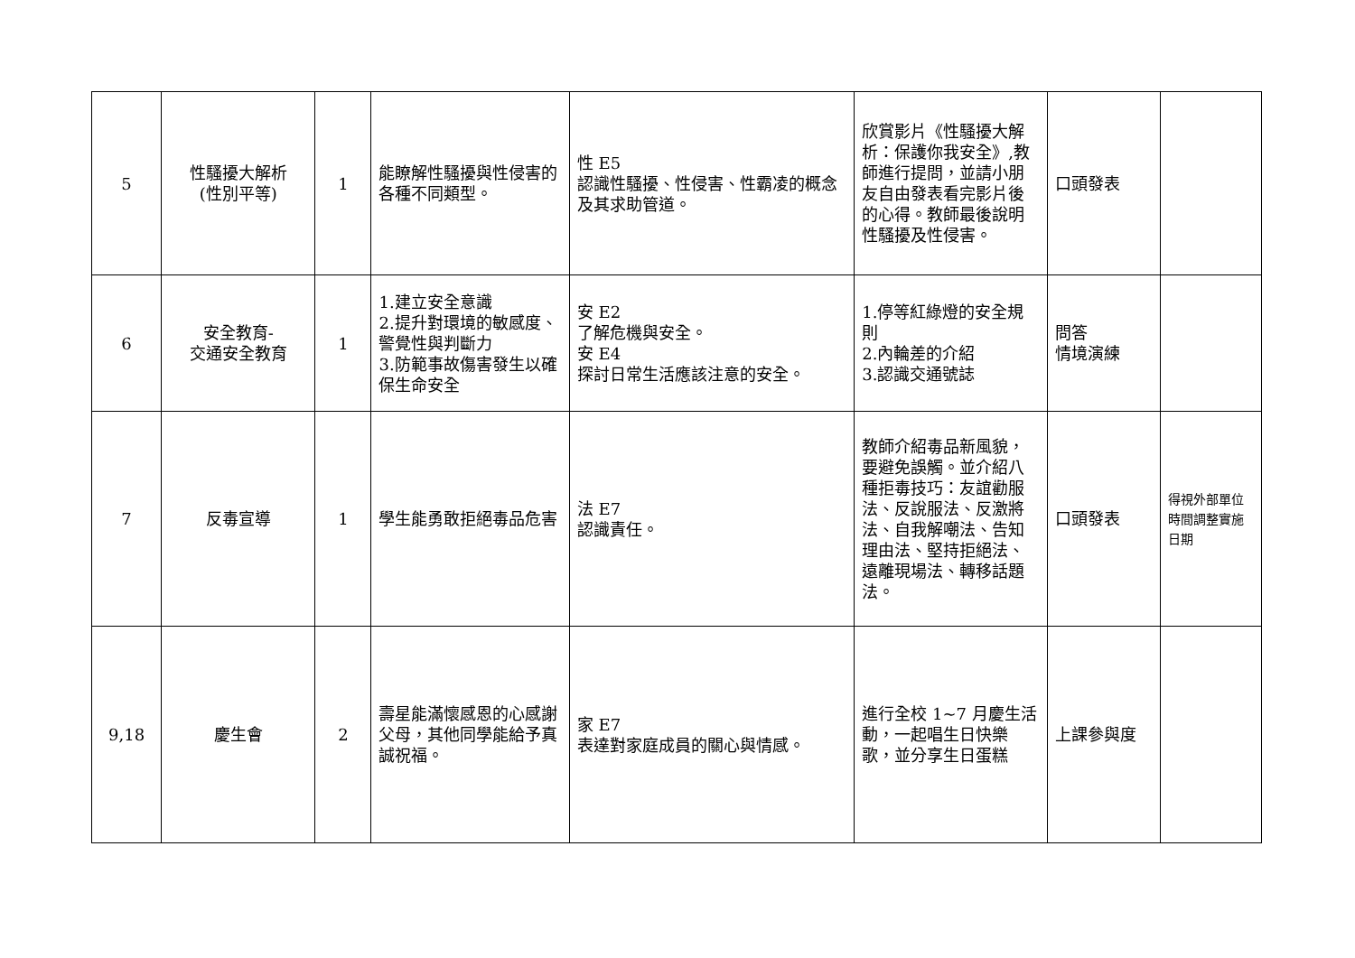| 5 | 性騷擾大解析 (性別平等) | 1 | 能瞭解性騷擾與性侵害的各種不同類型。 | 性 E5 認識性騷擾、性侵害、性霸凌的概念及其求助管道。 | 欣賞影片《性騷擾大解析：保護你我安全》,教師進行提問，並請小朋友自由發表看完影片後的心得。教師最後說明性騷擾及性侵害。 | 口頭發表 | |
| 6 | 安全教育- 交通安全教育 | 1 | 1.建立安全意識 2.提升對環境的敏感度、警覺性與判斷力 3.防範事故傷害發生以確保生命安全 | 安 E2 了解危機與安全。 安 E4 探討日常生活應該注意的安全。 | 1.停等紅綠燈的安全規則 2.內輪差的介紹 3.認識交通號誌 | 問答 情境演練 | |
| 7 | 反毒宣導 | 1 | 學生能勇敢拒絕毒品危害 | 法 E7 認識責任。 | 教師介紹毒品新風貌，要避免誤觸。並介紹八種拒毒技巧：友誼勸服法、反說服法、反激將法、自我解嘲法、告知理由法、堅持拒絕法、遠離現場法、轉移話題法。 | 口頭發表 | 得視外部單位時間調整實施日期 |
| 9,18 | 慶生會 | 2 | 壽星能滿懷感恩的心感謝父母，其他同學能給予真誠祝福。 | 家 E7 表達對家庭成員的關心與情感。 | 進行全校 1~7 月慶生活動，一起唱生日快樂歌，並分享生日蛋糕 | 上課參與度 | |